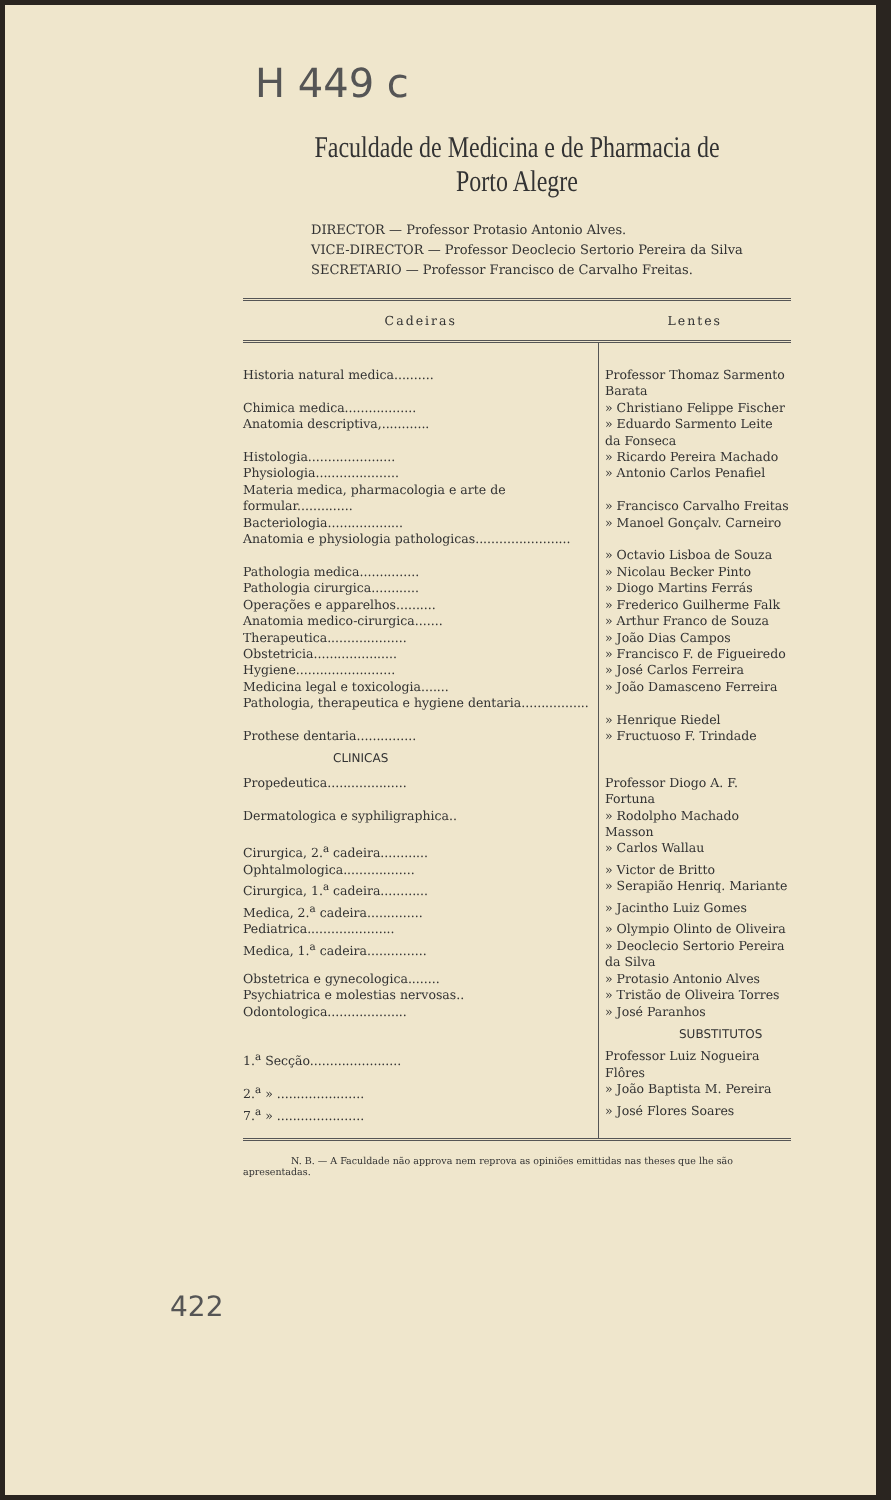H 449 c
Faculdade de Medicina e de Pharmacia de Porto Alegre
DIRECTOR — Professor Protasio Antonio Alves.
VICE-DIRECTOR — Professor Deoclecio Sertorio Pereira da Silva
SECRETARIO — Professor Francisco de Carvalho Freitas.
| Cadeiras | Lentes |
| --- | --- |
| Historia natural medica.......... | Professor Thomaz Sarmento Barata |
| Chimica medica.................. | » Christiano Felippe Fischer |
| Anatomia descriptiva,............ | » Eduardo Sarmento Leite da Fonseca |
| Histologia...................... | » Ricardo Pereira Machado |
| Physiologia..................... | » Antonio Carlos Penafiel |
| Materia medica, pharmacologia e arte de formular.............. | » Francisco Carvalho Freitas |
| Bacteriologia................... | » Manoel Gonçalv. Carneiro |
| Anatomia e physiologia pathologicas........................ | » Octavio Lisboa de Souza |
| Pathologia medica............... | » Nicolau Becker Pinto |
| Pathologia cirurgica............ | » Diogo Martins Ferrás |
| Operações e apparelhos.......... | » Frederico Guilherme Falk |
| Anatomia medico-cirurgica....... | » Arthur Franco de Souza |
| Therapeutica.................... | » João Dias Campos |
| Obstetricia..................... | » Francisco F. de Figueiredo |
| Hygiene......................... | » José Carlos Ferreira |
| Medicina legal e toxicologia....... | » João Damasceno Ferreira |
| Pathologia, therapeutica e hygiene dentaria................. | » Henrique Riedel |
| Prothese dentaria............... | » Fructuoso F. Trindade |
| CLINICAS | |
| Propedeutica.................... | Professor Diogo A. F. Fortuna |
| Dermatologica e syphiligraphica.. | » Rodolpho Machado Masson |
| Cirurgica, 2.<sup>a</sup> cadeira............ | » Carlos Wallau |
| Ophtalmologica.................. | » Victor de Britto |
| Cirurgica, 1.<sup>a</sup> cadeira............ | » Serapião Henriq. Mariante |
| Medica, 2.<sup>a</sup> cadeira.............. | » Jacintho Luiz Gomes |
| Pediatrica...................... | » Olympio Olinto de Oliveira |
| Medica, 1.<sup>a</sup> cadeira............... | » Deoclecio Sertorio Pereira da Silva |
| Obstetrica e gynecologica........ | » Protasio Antonio Alves |
| Psychiatrica e molestias nervosas.. | » Tristão de Oliveira Torres |
| Odontologica.................... | » José Paranhos |
| | SUBSTITUTOS |
| 1.<sup>a</sup> Secção....................... | Professor Luiz Nogueira Flôres |
| 2.<sup>a</sup> » ...................... | » João Baptista M. Pereira |
| 7.<sup>a</sup> » ...................... | » José Flores Soares |
N. B. — A Faculdade não approva nem reprova as opiniões emittidas nas theses que lhe são apresentadas.
422